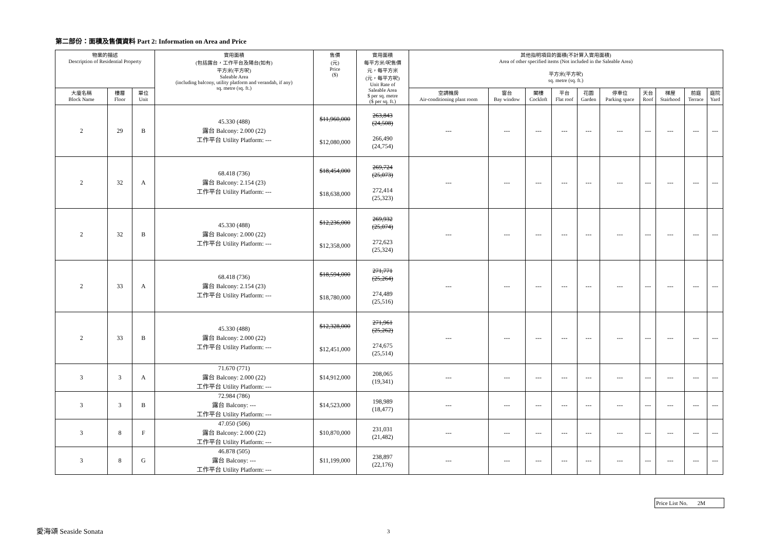第二部份：面積及售價資料 Part 2: Information on Area and Price
| 物業的描述 Description of Residential Property | | | 實用面積 (包括露台，工作平台及陽台(如有) 平方米(平方呎) Saleable Area (including balcony, utility platform and verandah, if any) sq. metre (sq. ft.) | 售價 (元) Price ($) | 實用面積 每平方米/呎售價 元，每平方米 (元，每平方呎) Unit Rate of Saleable Area $ per sq. metre ($ per sq. ft.) | 其他指明項目的面積(不計算入實用面積) Area of other specified items (Not included in the Saleable Area) 平方米(平方呎) sq. metre (sq. ft.) | | | | | | | | | |
| --- | --- | --- | --- | --- | --- | --- | --- | --- | --- | --- | --- | --- | --- | --- | --- |
| 大廈名稱 Block Name | 樓層 Floor | 單位 Unit | | | | 空調機房 Air-conditioning plant room | 窗台 Bay window | 閣樓 Cockloft | 平台 Flat roof | 花園 Garden | 停車位 Parking space | 天台 Roof | 梯屋 Stairhood | 前庭 Terrace | 庭院 Yard |
| 2 | 29 | B | 45.330 (488) 露台 Balcony: 2.000 (22) 工作平台 Utility Platform: --- | $11,960,000 $12,080,000 | 263,843 (24,508) 266,490 (24,754) | --- | --- | --- | --- | --- | --- | --- | --- | --- | --- |
| 2 | 32 | A | 68.418 (736) 露台 Balcony: 2.154 (23) 工作平台 Utility Platform: --- | $18,454,000 $18,638,000 | 269,724 (25,073) 272,414 (25,323) | --- | --- | --- | --- | --- | --- | --- | --- | --- | --- |
| 2 | 32 | B | 45.330 (488) 露台 Balcony: 2.000 (22) 工作平台 Utility Platform: --- | $12,236,000 $12,358,000 | 269,932 (25,074) 272,623 (25,324) | --- | --- | --- | --- | --- | --- | --- | --- | --- | --- |
| 2 | 33 | A | 68.418 (736) 露台 Balcony: 2.154 (23) 工作平台 Utility Platform: --- | $18,594,000 $18,780,000 | 271,771 (25,264) 274,489 (25,516) | --- | --- | --- | --- | --- | --- | --- | --- | --- | --- |
| 2 | 33 | B | 45.330 (488) 露台 Balcony: 2.000 (22) 工作平台 Utility Platform: --- | $12,328,000 $12,451,000 | 271,961 (25,262) 274,675 (25,514) | --- | --- | --- | --- | --- | --- | --- | --- | --- | --- |
| 3 | 3 | A | 71.670 (771) 露台 Balcony: 2.000 (22) 工作平台 Utility Platform: --- | $14,912,000 | 208,065 (19,341) | --- | --- | --- | --- | --- | --- | --- | --- | --- | --- |
| 3 | 3 | B | 72.984 (786) 露台 Balcony: --- 工作平台 Utility Platform: --- | $14,523,000 | 198,989 (18,477) | --- | --- | --- | --- | --- | --- | --- | --- | --- | --- |
| 3 | 8 | F | 47.050 (506) 露台 Balcony: 2.000 (22) 工作平台 Utility Platform: --- | $10,870,000 | 231,031 (21,482) | --- | --- | --- | --- | --- | --- | --- | --- | --- | --- |
| 3 | 8 | G | 46.878 (505) 露台 Balcony: --- 工作平台 Utility Platform: --- | $11,199,000 | 238,897 (22,176) | --- | --- | --- | --- | --- | --- | --- | --- | --- | --- |
Price List No. 2M
愛海頌 Seaside Sonata 3